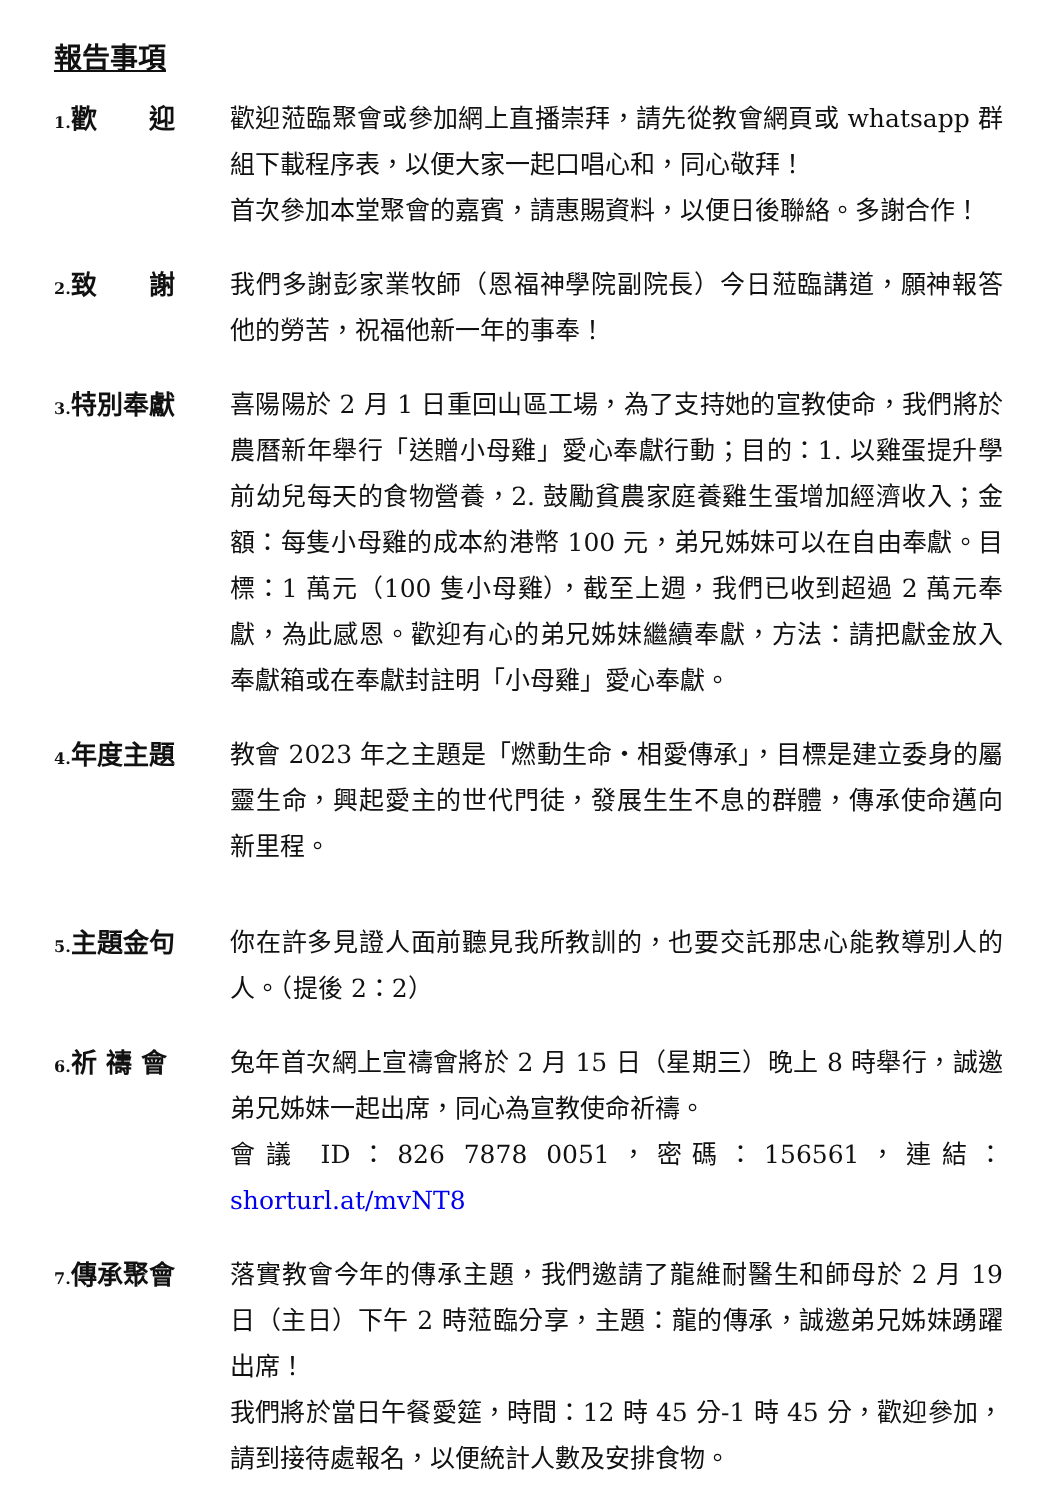報告事項
1. 歡　　迎 歡迎蒞臨聚會或參加網上直播崇拜，請先從教會網頁或 whatsapp 群組下載程序表，以便大家一起口唱心和，同心敬拜！
首次參加本堂聚會的嘉賓，請惠賜資料，以便日後聯絡。多謝合作！
2. 致　　謝 我們多謝彭家業牧師（恩福神學院副院長）今日蒞臨講道，願神報答他的勞苦，祝福他新一年的事奉！
3. 特別奉獻 喜陽陽於 2 月 1 日重回山區工場，為了支持她的宣教使命，我們將於農曆新年舉行「送贈小母雞」愛心奉獻行動；目的：1. 以雞蛋提升學前幼兒每天的食物營養，2. 鼓勵貧農家庭養雞生蛋增加經濟收入；金額：每隻小母雞的成本約港幣 100 元，弟兄姊妹可以在自由奉獻。目標：1 萬元（100 隻小母雞），截至上週，我們已收到超過 2 萬元奉獻，為此感恩。歡迎有心的弟兄姊妹繼續奉獻，方法：請把獻金放入奉獻箱或在奉獻封註明「小母雞」愛心奉獻。
4. 年度主題 教會 2023 年之主題是「燃動生命・相愛傳承」，目標是建立委身的屬靈生命，興起愛主的世代門徒，發展生生不息的群體，傳承使命邁向新里程。
5. 主題金句 你在許多見證人面前聽見我所教訓的，也要交託那忠心能教導別人的人。（提後 2：2）
6. 祈 禱 會 兔年首次網上宣禱會將於 2 月 15 日（星期三）晚上 8 時舉行，誠邀弟兄姊妹一起出席，同心為宣教使命祈禱。
會議 ID：826 7878 0051，密碼：156561，連結：shorturl.at/mvNT8
7. 傳承聚會 落實教會今年的傳承主題，我們邀請了龍維耐醫生和師母於 2 月 19 日（主日）下午 2 時蒞臨分享，主題：龍的傳承，誠邀弟兄姊妹踴躍出席！
我們將於當日午餐愛筵，時間：12 時 45 分-1 時 45 分，歡迎參加，請到接待處報名，以便統計人數及安排食物。